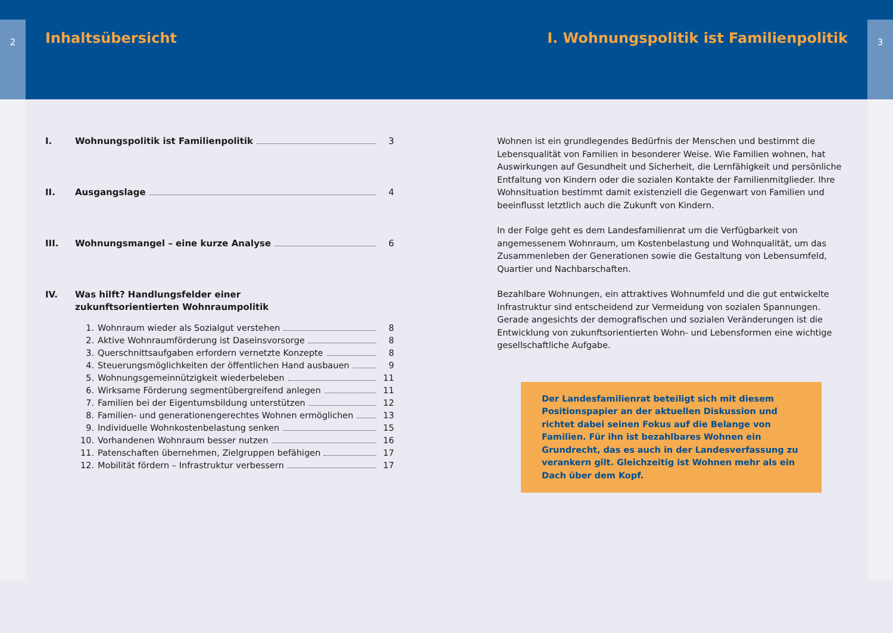2
Inhaltsübersicht
I. Wohnungspolitik ist Familienpolitik 3
II. Ausgangslage 4
III. Wohnungsmangel – eine kurze Analyse 6
IV. Was hilft? Handlungsfelder einer
zukunftsorientierten Wohnraumpolitik
1. Wohnraum wieder als Sozialgut verstehen 8
2. Aktive Wohnraumförderung ist Daseinsvorsorge 8
3. Querschnittsaufgaben erfordern vernetzte Konzepte 8
4. Steuerungsmöglichkeiten der öffentlichen Hand ausbauen 9
5. Wohnungsgemeinnützigkeit wiederbeleben 11
6. Wirksame Förderung segmentübergreifend anlegen 11
7. Familien bei der Eigentumsbildung unterstützen 12
8. Familien- und generationengerechtes Wohnen ermöglichen 13
9. Individuelle Wohnkostenbelastung senken 15
10. Vorhandenen Wohnraum besser nutzen 16
11. Patenschaften übernehmen, Zielgruppen befähigen 17
12. Mobilität fördern – Infrastruktur verbessern 17
I. Wohnungspolitik ist Familienpolitik
3
Wohnen ist ein grundlegendes Bedürfnis der Menschen und bestimmt die Lebensqualität von Familien in besonderer Weise. Wie Familien wohnen, hat Auswirkungen auf Gesundheit und Sicherheit, die Lernfähigkeit und persönliche Entfaltung von Kindern oder die sozialen Kontakte der Familienmitglieder. Ihre Wohnsituation bestimmt damit existenziell die Gegenwart von Familien und beeinflusst letztlich auch die Zukunft von Kindern.
In der Folge geht es dem Landesfamilienrat um die Verfügbarkeit von angemessenem Wohnraum, um Kostenbelastung und Wohnqualität, um das Zusammenleben der Generationen sowie die Gestaltung von Lebensumfeld, Quartier und Nachbarschaften.
Bezahlbare Wohnungen, ein attraktives Wohnumfeld und die gut entwickelte Infrastruktur sind entscheidend zur Vermeidung von sozialen Spannungen. Gerade angesichts der demografischen und sozialen Veränderungen ist die Entwicklung von zukunftsorientierten Wohn- und Lebensformen eine wichtige gesellschaftliche Aufgabe.
Der Landesfamilienrat beteiligt sich mit diesem Positionspapier an der aktuellen Diskussion und richtet dabei seinen Fokus auf die Belange von Familien. Für ihn ist bezahlbares Wohnen ein Grundrecht, das es auch in der Landesverfassung zu verankern gilt. Gleichzeitig ist Wohnen mehr als ein Dach über dem Kopf.